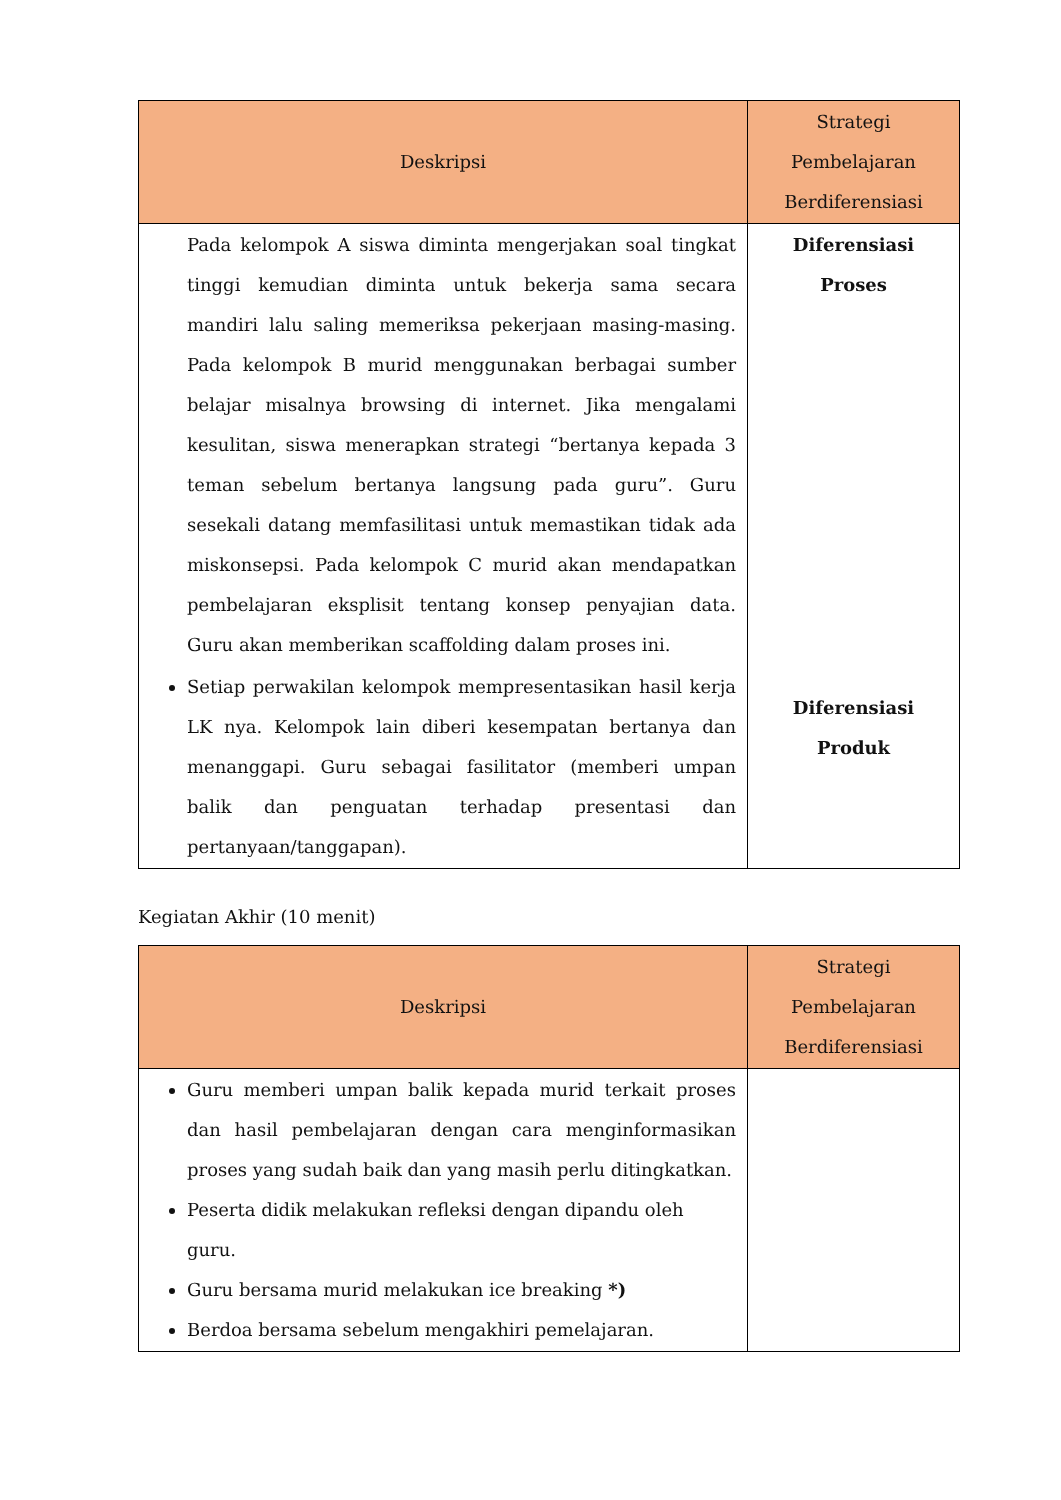| Deskripsi | Strategi Pembelajaran Berdiferensiasi |
| --- | --- |
| Pada kelompok A siswa diminta mengerjakan soal tingkat tinggi kemudian diminta untuk bekerja sama secara mandiri lalu saling memeriksa pekerjaan masing-masing. Pada kelompok B murid menggunakan berbagai sumber belajar misalnya browsing di internet. Jika mengalami kesulitan, siswa menerapkan strategi “bertanya kepada 3 teman sebelum bertanya langsung pada guru”. Guru sesekali datang memfasilitasi untuk memastikan tidak ada miskonsepsi. Pada kelompok C murid akan mendapatkan pembelajaran eksplisit tentang konsep penyajian data. Guru akan memberikan scaffolding dalam proses ini. Setiap perwakilan kelompok mempresentasikan hasil kerja LK nya. Kelompok lain diberi kesempatan bertanya dan menanggapi. Guru sebagai fasilitator (memberi umpan balik dan penguatan terhadap presentasi dan pertanyaan/tanggapan). | Diferensiasi Proses Diferensiasi Produk |
Kegiatan Akhir (10 menit)
| Deskripsi | Strategi Pembelajaran Berdiferensiasi |
| --- | --- |
| Guru memberi umpan balik kepada murid terkait proses dan hasil pembelajaran dengan cara menginformasikan proses yang sudah baik dan yang masih perlu ditingkatkan. Peserta didik melakukan refleksi dengan dipandu oleh guru. Guru bersama murid melakukan ice breaking *) Berdoa bersama sebelum mengakhiri pemelajaran. | |